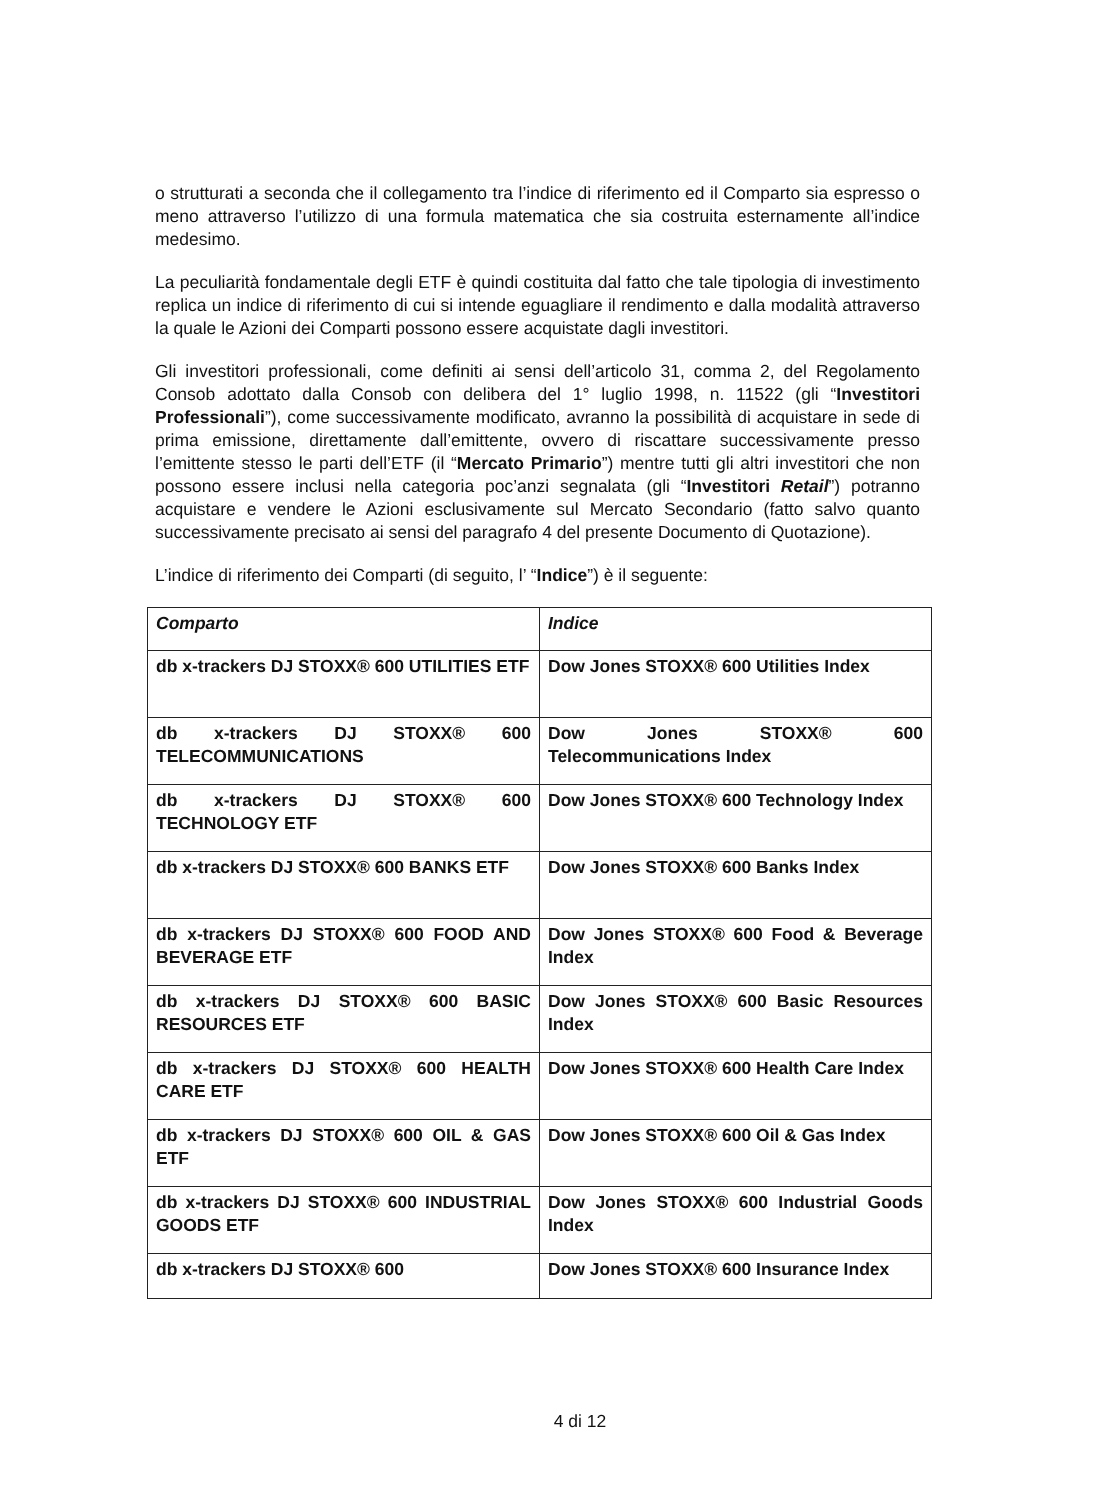o strutturati a seconda che il collegamento tra l’indice di riferimento ed il Comparto sia espresso o meno attraverso l’utilizzo di una formula matematica che sia costruita esternamente all’indice medesimo.
La peculiarità fondamentale degli ETF è quindi costituita dal fatto che tale tipologia di investimento replica un indice di riferimento di cui si intende eguagliare il rendimento e dalla modalità attraverso la quale le Azioni dei Comparti possono essere acquistate dagli investitori.
Gli investitori professionali, come definiti ai sensi dell’articolo 31, comma 2, del Regolamento Consob adottato dalla Consob con delibera del 1° luglio 1998, n. 11522 (gli “Investitori Professionali”), come successivamente modificato, avranno la possibilità di acquistare in sede di prima emissione, direttamente dall’emittente, ovvero di riscattare successivamente presso l’emittente stesso le parti dell’ETF (il “Mercato Primario”) mentre tutti gli altri investitori che non possono essere inclusi nella categoria poc’anzi segnalata (gli “Investitori Retail”) potranno acquistare e vendere le Azioni esclusivamente sul Mercato Secondario (fatto salvo quanto successivamente precisato ai sensi del paragrafo 4 del presente Documento di Quotazione).
L’indice di riferimento dei Comparti (di seguito, l’ “Indice”) è il seguente:
| Comparto | Indice |
| db x-trackers DJ STOXX® 600 UTILITIES ETF | Dow Jones STOXX® 600 Utilities Index |
| db x-trackers DJ STOXX® 600 TELECOMMUNICATIONS | Dow Jones STOXX® 600 Telecommunications Index |
| db x-trackers DJ STOXX® 600 TECHNOLOGY ETF | Dow Jones STOXX® 600 Technology Index |
| db x-trackers DJ STOXX® 600 BANKS ETF | Dow Jones STOXX® 600 Banks Index |
| db x-trackers DJ STOXX® 600 FOOD AND BEVERAGE ETF | Dow Jones STOXX® 600 Food & Beverage Index |
| db x-trackers DJ STOXX® 600 BASIC RESOURCES ETF | Dow Jones STOXX® 600 Basic Resources Index |
| db x-trackers DJ STOXX® 600 HEALTH CARE ETF | Dow Jones STOXX® 600 Health Care Index |
| db x-trackers DJ STOXX® 600 OIL & GAS ETF | Dow Jones STOXX® 600 Oil & Gas Index |
| db x-trackers DJ STOXX® 600 INDUSTRIAL GOODS ETF | Dow Jones STOXX® 600 Industrial Goods Index |
| db x-trackers DJ STOXX® 600 | Dow Jones STOXX® 600 Insurance Index |
4 di 12